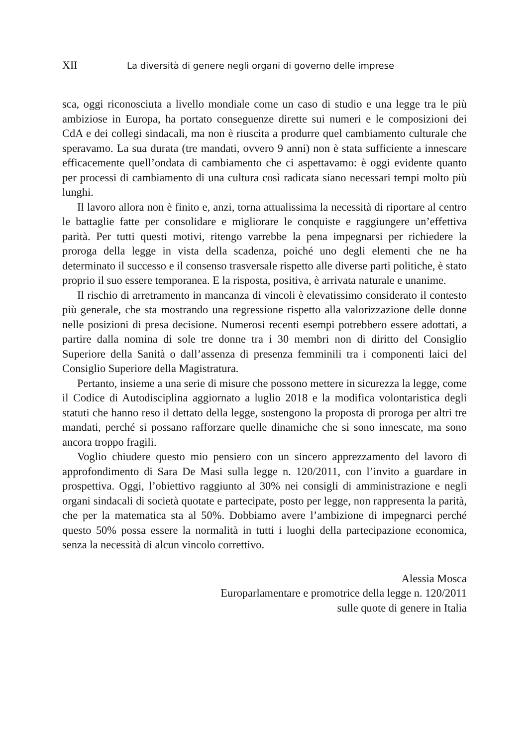XII La diversità di genere negli organi di governo delle imprese
sca, oggi riconosciuta a livello mondiale come un caso di studio e una legge tra le più ambiziose in Europa, ha portato conseguenze dirette sui numeri e le composizioni dei CdA e dei collegi sindacali, ma non è riuscita a produrre quel cambiamento culturale che speravamo. La sua durata (tre mandati, ovvero 9 anni) non è stata sufficiente a innescare efficacemente quell’ondata di cambiamento che ci aspettavamo: è oggi evidente quanto per processi di cambiamento di una cultura così radicata siano necessari tempi molto più lunghi.
Il lavoro allora non è finito e, anzi, torna attualissima la necessità di riportare al centro le battaglie fatte per consolidare e migliorare le conquiste e raggiungere un’effettiva parità. Per tutti questi motivi, ritengo varrebbe la pena impegnarsi per richiedere la proroga della legge in vista della scadenza, poiché uno degli elementi che ne ha determinato il successo e il consenso trasversale rispetto alle diverse parti politiche, è stato proprio il suo essere temporanea. E la risposta, positiva, è arrivata naturale e unanime.
Il rischio di arretramento in mancanza di vincoli è elevatissimo considerato il contesto più generale, che sta mostrando una regressione rispetto alla valorizzazione delle donne nelle posizioni di presa decisione. Numerosi recenti esempi potrebbero essere adottati, a partire dalla nomina di sole tre donne tra i 30 membri non di diritto del Consiglio Superiore della Sanità o dall’assenza di presenza femminili tra i componenti laici del Consiglio Superiore della Magistratura.
Pertanto, insieme a una serie di misure che possono mettere in sicurezza la legge, come il Codice di Autodisciplina aggiornato a luglio 2018 e la modifica volontaristica degli statuti che hanno reso il dettato della legge, sostengono la proposta di proroga per altri tre mandati, perché si possano rafforzare quelle dinamiche che si sono innescate, ma sono ancora troppo fragili.
Voglio chiudere questo mio pensiero con un sincero apprezzamento del lavoro di approfondimento di Sara De Masi sulla legge n. 120/2011, con l’invito a guardare in prospettiva. Oggi, l’obiettivo raggiunto al 30% nei consigli di amministrazione e negli organi sindacali di società quotate e partecipate, posto per legge, non rappresenta la parità, che per la matematica sta al 50%. Dobbiamo avere l’ambizione di impegnarci perché questo 50% possa essere la normalità in tutti i luoghi della partecipazione economica, senza la necessità di alcun vincolo correttivo.
Alessia Mosca
Europarlamentare e promotrice della legge n. 120/2011
sulle quote di genere in Italia